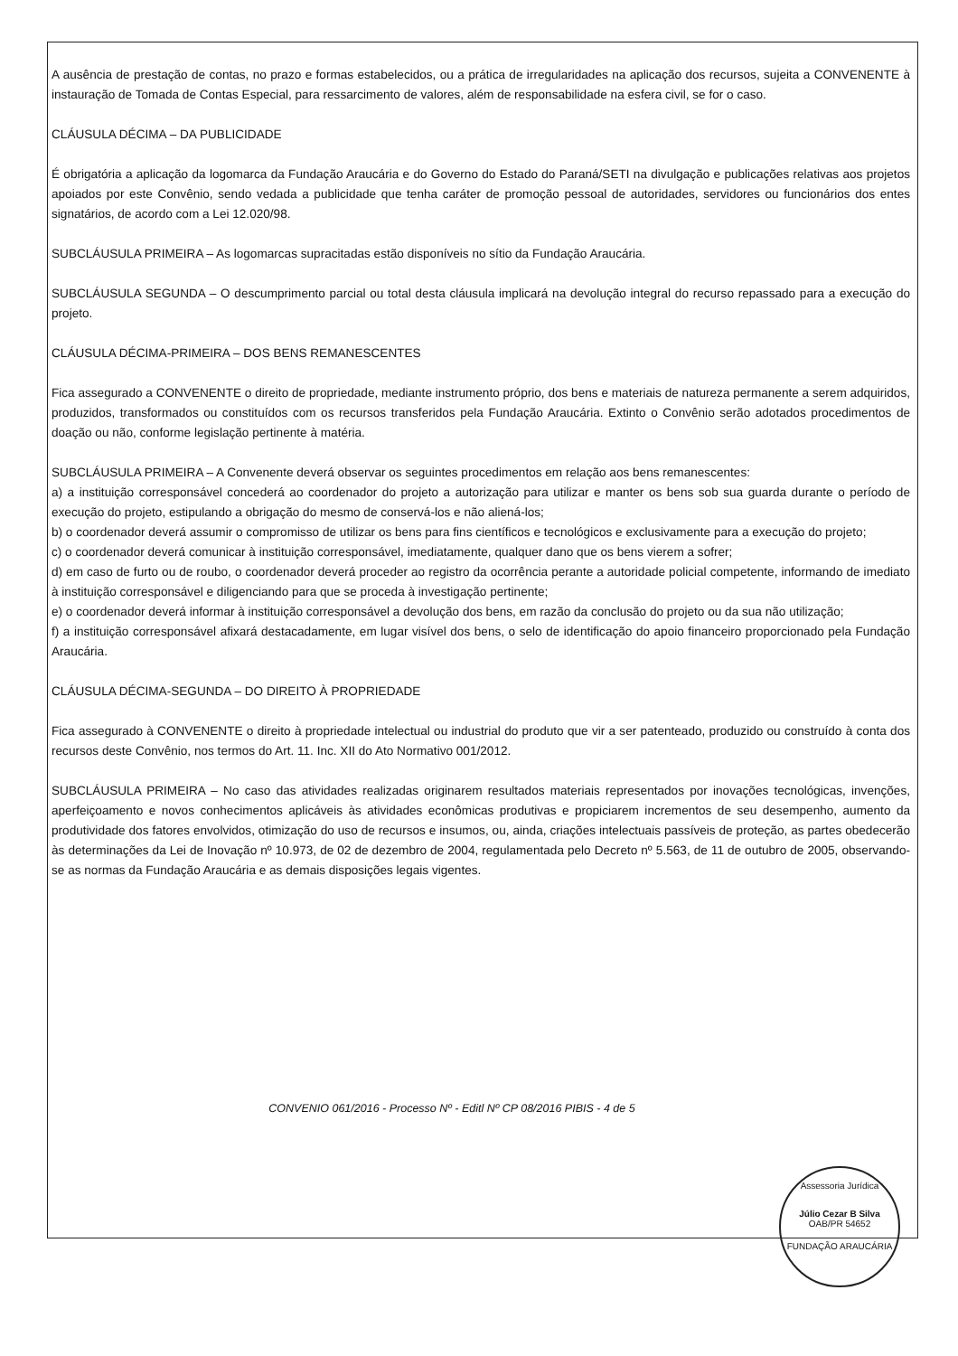A ausência de prestação de contas, no prazo e formas estabelecidos, ou a prática de irregularidades na aplicação dos recursos, sujeita a CONVENENTE à instauração de Tomada de Contas Especial, para ressarcimento de valores, além de responsabilidade na esfera civil, se for o caso.
CLÁUSULA DÉCIMA – DA PUBLICIDADE
É obrigatória a aplicação da logomarca da Fundação Araucária e do Governo do Estado do Paraná/SETI na divulgação e publicações relativas aos projetos apoiados por este Convênio, sendo vedada a publicidade que tenha caráter de promoção pessoal de autoridades, servidores ou funcionários dos entes signatários, de acordo com a Lei 12.020/98.
SUBCLÁUSULA PRIMEIRA – As logomarcas supracitadas estão disponíveis no sítio da Fundação Araucária.
SUBCLÁUSULA SEGUNDA – O descumprimento parcial ou total desta cláusula implicará na devolução integral do recurso repassado para a execução do projeto.
CLÁUSULA DÉCIMA-PRIMEIRA – DOS BENS REMANESCENTES
Fica assegurado a CONVENENTE o direito de propriedade, mediante instrumento próprio, dos bens e materiais de natureza permanente a serem adquiridos, produzidos, transformados ou constituídos com os recursos transferidos pela Fundação Araucária. Extinto o Convênio serão adotados procedimentos de doação ou não, conforme legislação pertinente à matéria.
SUBCLÁUSULA PRIMEIRA – A Convenente deverá observar os seguintes procedimentos em relação aos bens remanescentes:
a) a instituição corresponsável concederá ao coordenador do projeto a autorização para utilizar e manter os bens sob sua guarda durante o período de execução do projeto, estipulando a obrigação do mesmo de conservá-los e não aliená-los;
b) o coordenador deverá assumir o compromisso de utilizar os bens para fins científicos e tecnológicos e exclusivamente para a execução do projeto;
c) o coordenador deverá comunicar à instituição corresponsável, imediatamente, qualquer dano que os bens vierem a sofrer;
d) em caso de furto ou de roubo, o coordenador deverá proceder ao registro da ocorrência perante a autoridade policial competente, informando de imediato à instituição corresponsável e diligenciando para que se proceda à investigação pertinente;
e) o coordenador deverá informar à instituição corresponsável a devolução dos bens, em razão da conclusão do projeto ou da sua não utilização;
f) a instituição corresponsável afixará destacadamente, em lugar visível dos bens, o selo de identificação do apoio financeiro proporcionado pela Fundação Araucária.
CLÁUSULA DÉCIMA-SEGUNDA – DO DIREITO À PROPRIEDADE
Fica assegurado à CONVENENTE o direito à propriedade intelectual ou industrial do produto que vir a ser patenteado, produzido ou construído à conta dos recursos deste Convênio, nos termos do Art. 11. Inc. XII do Ato Normativo 001/2012.
SUBCLÁUSULA PRIMEIRA – No caso das atividades realizadas originarem resultados materiais representados por inovações tecnológicas, invenções, aperfeiçoamento e novos conhecimentos aplicáveis às atividades econômicas produtivas e propiciarem incrementos de seu desempenho, aumento da produtividade dos fatores envolvidos, otimização do uso de recursos e insumos, ou, ainda, criações intelectuais passíveis de proteção, as partes obedecerão às determinações da Lei de Inovação nº 10.973, de 02 de dezembro de 2004, regulamentada pelo Decreto nº 5.563, de 11 de outubro de 2005, observando-se as normas da Fundação Araucária e as demais disposições legais vigentes.
CONVENIO 061/2016 - Processo Nº - Editl Nº CP 08/2016 PIBIS - 4 de 5
Assessoria Jurídica
Júlio Cezar B Silva
OAB/PR 54652
FUNDAÇÃO ARAUCÁRIA